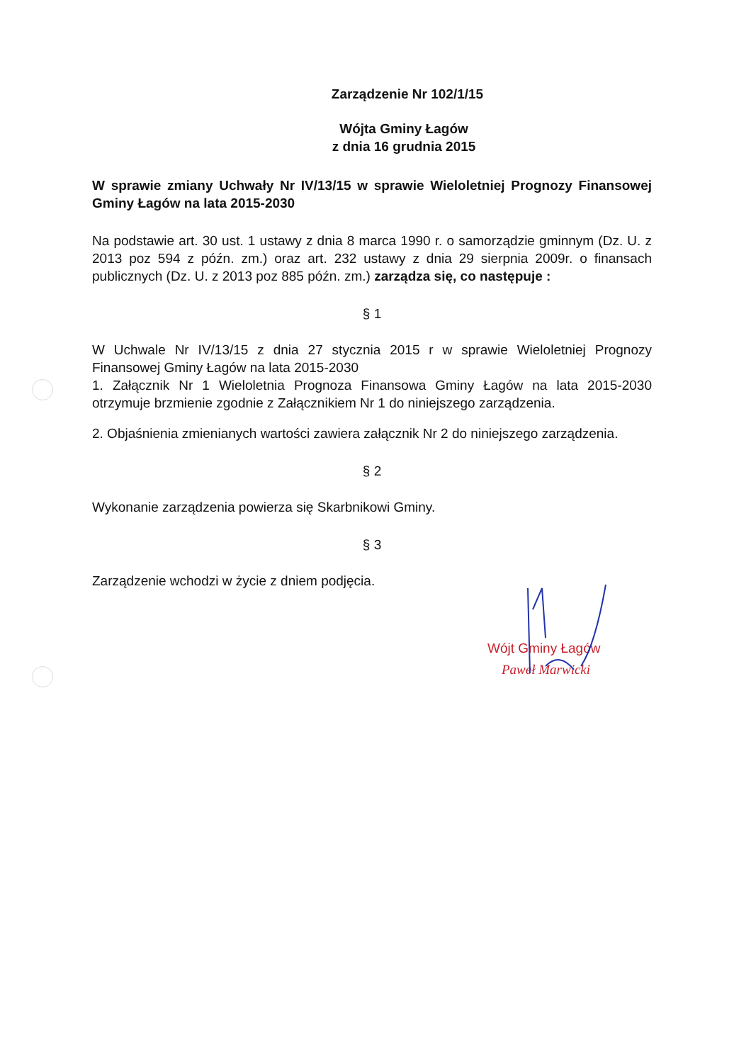Zarządzenie Nr 102/1/15
Wójta Gminy Łagów
z dnia 16 grudnia 2015
W sprawie zmiany Uchwały Nr IV/13/15 w sprawie Wieloletniej Prognozy Finansowej Gminy Łagów na lata 2015-2030
Na podstawie art. 30 ust. 1 ustawy z dnia 8 marca 1990 r. o samorządzie gminnym (Dz. U. z 2013 poz 594 z późn. zm.) oraz art. 232 ustawy z dnia 29 sierpnia 2009r. o finansach publicznych (Dz. U. z 2013 poz 885 późn. zm.) zarządza się, co następuje :
§ 1
W Uchwale Nr IV/13/15 z dnia 27 stycznia 2015 r w sprawie Wieloletniej Prognozy Finansowej Gminy Łagów na lata 2015-2030
1. Załącznik Nr 1 Wieloletnia Prognoza Finansowa Gminy Łagów na lata 2015-2030 otrzymuje brzmienie zgodnie z Załącznikiem Nr 1 do niniejszego zarządzenia.
2. Objaśnienia zmienianych wartości zawiera załącznik Nr 2 do niniejszego zarządzenia.
§ 2
Wykonanie zarządzenia powierza się Skarbnikowi Gminy.
§ 3
Zarządzenie wchodzi w życie z dniem podjęcia.
Wójt Gminy Łagów
Paweł Marwicki